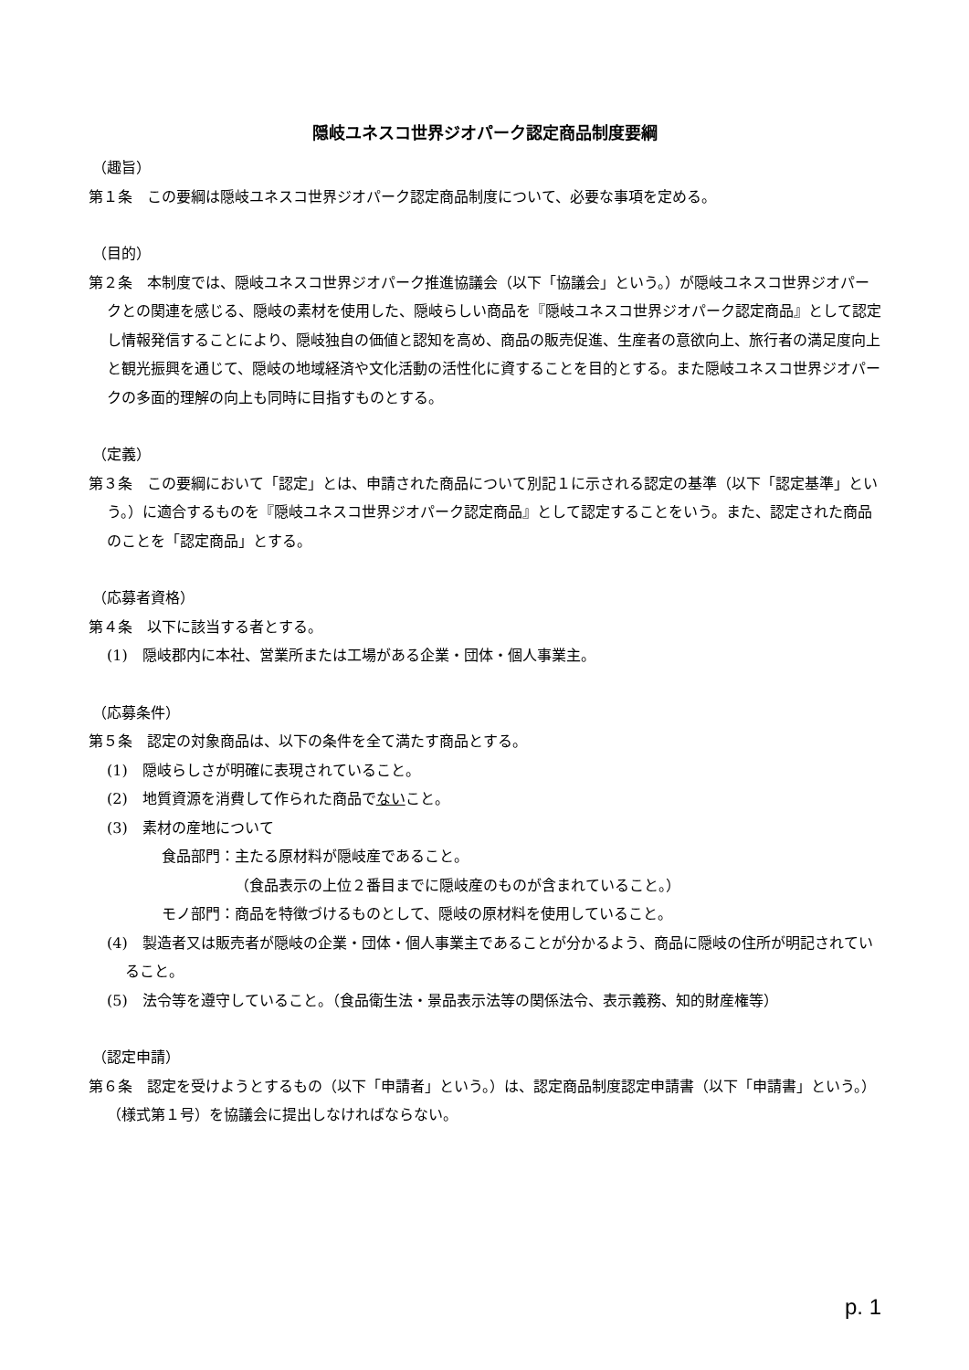隠岐ユネスコ世界ジオパーク認定商品制度要綱
（趣旨）
第１条　この要綱は隠岐ユネスコ世界ジオパーク認定商品制度について、必要な事項を定める。
（目的）
第２条　本制度では、隠岐ユネスコ世界ジオパーク推進協議会（以下「協議会」という。）が隠岐ユネスコ世界ジオパークとの関連を感じる、隠岐の素材を使用した、隠岐らしい商品を『隠岐ユネスコ世界ジオパーク認定商品』として認定し情報発信することにより、隠岐独自の価値と認知を高め、商品の販売促進、生産者の意欲向上、旅行者の満足度向上と観光振興を通じて、隠岐の地域経済や文化活動の活性化に資することを目的とする。また隠岐ユネスコ世界ジオパークの多面的理解の向上も同時に目指すものとする。
（定義）
第３条　この要綱において「認定」とは、申請された商品について別記１に示される認定の基準（以下「認定基準」という。）に適合するものを『隠岐ユネスコ世界ジオパーク認定商品』として認定することをいう。また、認定された商品のことを「認定商品」とする。
（応募者資格）
第４条　以下に該当する者とする。
(1)　隠岐郡内に本社、営業所または工場がある企業・団体・個人事業主。
（応募条件）
第５条　認定の対象商品は、以下の条件を全て満たす商品とする。
(1)　隠岐らしさが明確に表現されていること。
(2)　地質資源を消費して作られた商品でないこと。
(3)　素材の産地について
食品部門：主たる原材料が隠岐産であること。
（食品表示の上位２番目までに隠岐産のものが含まれていること。）
モノ部門：商品を特徴づけるものとして、隠岐の原材料を使用していること。
(4)　製造者又は販売者が隠岐の企業・団体・個人事業主であることが分かるよう、商品に隠岐の住所が明記されていること。
(5)　法令等を遵守していること。（食品衛生法・景品表示法等の関係法令、表示義務、知的財産権等）
（認定申請）
第６条　認定を受けようとするもの（以下「申請者」という。）は、認定商品制度認定申請書（以下「申請書」という。）（様式第１号）を協議会に提出しなければならない。
p. 1